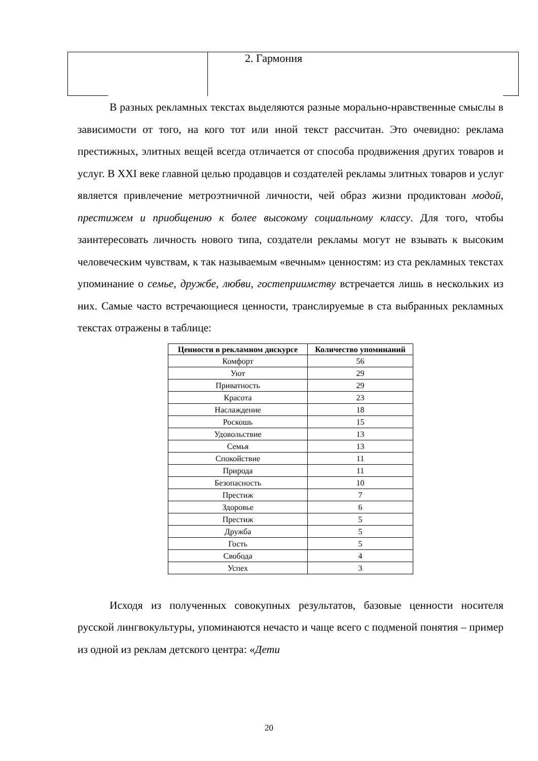2. Гармония
В разных рекламных текстах выделяются разные морально-нравственные смыслы в зависимости от того, на кого тот или иной текст рассчитан. Это очевидно: реклама престижных, элитных вещей всегда отличается от способа продвижения других товаров и услуг. В XXI веке главной целью продавцов и создателей рекламы элитных товаров и услуг является привлечение метроэтничной личности, чей образ жизни продиктован модой, престижем и приобщению к более высокому социальному классу. Для того, чтобы заинтересовать личность нового типа, создатели рекламы могут не взывать к высоким человеческим чувствам, к так называемым «вечным» ценностям: из ста рекламных текстах упоминание о семье, дружбе, любви, гостеприимству встречается лишь в нескольких из них. Самые часто встречающиеся ценности, транслируемые в ста выбранных рекламных текстах отражены в таблице:
| Ценности в рекламном дискурсе | Количество упоминаний |
| --- | --- |
| Комфорт | 56 |
| Уют | 29 |
| Приватность | 29 |
| Красота | 23 |
| Наслаждение | 18 |
| Роскошь | 15 |
| Удовольствие | 13 |
| Семья | 13 |
| Спокойствие | 11 |
| Природа | 11 |
| Безопасность | 10 |
| Престиж | 7 |
| Здоровье | 6 |
| Престиж | 5 |
| Дружба | 5 |
| Гость | 5 |
| Свобода | 4 |
| Успех | 3 |
Исходя из полученных совокупных результатов, базовые ценности носителя русской лингвокультуры, упоминаются нечасто и чаще всего с подменой понятия – пример из одной из реклам детского центра: «Дети
20